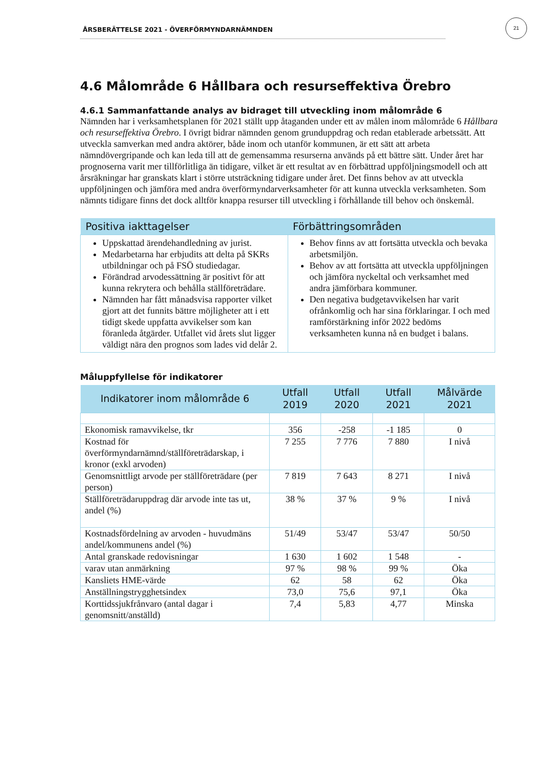ÅRSBERÄTTELSE 2021 - ÖVERFÖRMYNDARNÄMNDEN
21
4.6 Målområde 6 Hållbara och resurseffektiva Örebro
4.6.1 Sammanfattande analys av bidraget till utveckling inom målområde 6
Nämnden har i verksamhetsplanen för 2021 ställt upp åtaganden under ett av målen inom målområde 6 Hållbara och resurseffektiva Örebro. I övrigt bidrar nämnden genom grunduppdrag och redan etablerade arbetssätt. Att utveckla samverkan med andra aktörer, både inom och utanför kommunen, är ett sätt att arbeta nämndövergripande och kan leda till att de gemensamma resurserna används på ett bättre sätt. Under året har prognoserna varit mer tillförlitliga än tidigare, vilket är ett resultat av en förbättrad uppföljningsmodell och att årsräkningar har granskats klart i större utsträckning tidigare under året. Det finns behov av att utveckla uppföljningen och jämföra med andra överförmyndarverksamheter för att kunna utveckla verksamheten. Som nämnts tidigare finns det dock alltför knappa resurser till utveckling i förhållande till behov och önskemål.
| Positiva iakttagelser | Förbättringsområden |
| --- | --- |
| Uppskattad ärendehandledning av jurist. Medarbetarna har erbjudits att delta på SKRs utbildningar och på FSÖ studiedagar. Förändrad arvodessättning är positivt för att kunna rekrytera och behålla ställföreträdare. Nämnden har fått månadsvisa rapporter vilket gjort att det funnits bättre möjligheter att i ett tidigt skede uppfatta avvikelser som kan föranleda åtgärder. Utfallet vid årets slut ligger väldigt nära den prognos som lades vid delår 2. | Behov finns av att fortsätta utveckla och bevaka arbetsmiljön. Behov av att fortsätta att utveckla uppföljningen och jämföra nyckeltal och verksamhet med andra jämförbara kommuner. Den negativa budgetavvikelsen har varit ofrånkomlig och har sina förklaringar. I och med ramförstärkning inför 2022 bedöms verksamheten kunna nå en budget i balans. |
Måluppfyllelse för indikatorer
| Indikatorer inom målområde 6 | Utfall 2019 | Utfall 2020 | Utfall 2021 | Målvärde 2021 |
| --- | --- | --- | --- | --- |
| Ekonomisk ramavvikelse, tkr | 356 | -258 | -1 185 | 0 |
| Kostnad för överförmyndarnämnd/ställföreträdarskap, i kronor (exkl arvoden) | 7 255 | 7 776 | 7 880 | I nivå |
| Genomsnittligt arvode per ställföreträdare (per person) | 7 819 | 7 643 | 8 271 | I nivå |
| Ställföreträdaruppdrag där arvode inte tas ut, andel (%) | 38 % | 37 % | 9 % | I nivå |
| Kostnadsfördelning av arvoden - huvudmäns andel/kommunens andel (%) | 51/49 | 53/47 | 53/47 | 50/50 |
| Antal granskade redovisningar | 1 630 | 1 602 | 1 548 | - |
| varav utan anmärkning | 97 % | 98 % | 99 % | Öka |
| Kansliets HME-värde | 62 | 58 | 62 | Öka |
| Anställningstrygghetsindex | 73,0 | 75,6 | 97,1 | Öka |
| Korttidssjukfrånvaro (antal dagar i genomsnitt/anställd) | 7,4 | 5,83 | 4,77 | Minska |